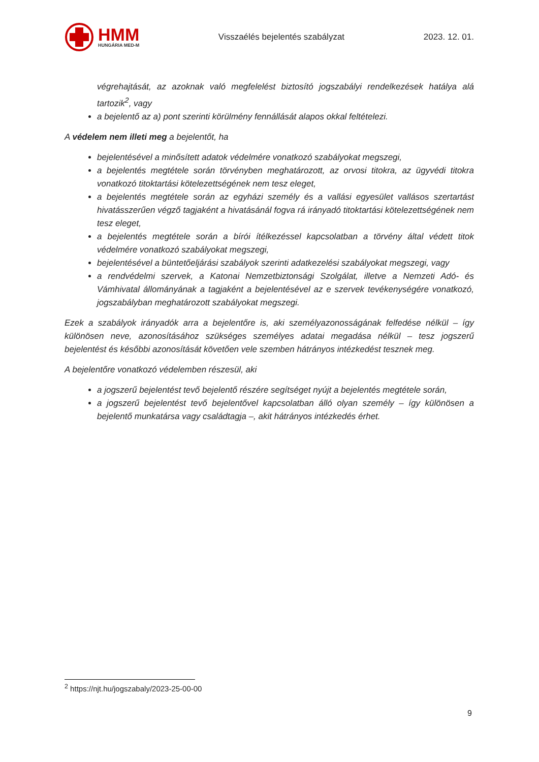HMM
HUNGÁRIA MED-M
Visszaélés bejelentés szabályzat
2023. 12. 01.
végrehajtását, az azoknak való megfelelést biztosító jogszabályi rendelkezések hatálya alá tartozik<sup>2</sup>, vagy
a bejelentő az a) pont szerinti körülmény fennállását alapos okkal feltételezi.
A védelem nem illeti meg a bejelentőt, ha
bejelentésével a minősített adatok védelmére vonatkozó szabályokat megszegi,
a bejelentés megtétele során törvényben meghatározott, az orvosi titokra, az ügyvédi titokra vonatkozó titoktartási kötelezettségének nem tesz eleget,
a bejelentés megtétele során az egyházi személy és a vallási egyesület vallásos szertartást hivatásszerűen végző tagjaként a hivatásánál fogva rá irányadó titoktartási kötelezettségének nem tesz eleget,
a bejelentés megtétele során a bírói ítélkezéssel kapcsolatban a törvény által védett titok védelmére vonatkozó szabályokat megszegi,
bejelentésével a büntetőeljárási szabályok szerinti adatkezelési szabályokat megszegi, vagy
a rendvédelmi szervek, a Katonai Nemzetbiztonsági Szolgálat, illetve a Nemzeti Adó- és Vámhivatal állományának a tagjaként a bejelentésével az e szervek tevékenységére vonatkozó, jogszabályban meghatározott szabályokat megszegi.
Ezek a szabályok irányadók arra a bejelentőre is, aki személyazonosságának felfedése nélkül – így különösen neve, azonosításához szükséges személyes adatai megadása nélkül – tesz jogszerű bejelentést és későbbi azonosítását követően vele szemben hátrányos intézkedést tesznek meg.
A bejelentőre vonatkozó védelemben részesül, aki
a jogszerű bejelentést tevő bejelentő részére segítséget nyújt a bejelentés megtétele során,
a jogszerű bejelentést tevő bejelentővel kapcsolatban álló olyan személy – így különösen a bejelentő munkatársa vagy családtagja –, akit hátrányos intézkedés érhet.
<sup>2</sup> https://njt.hu/jogszabaly/2023-25-00-00
9